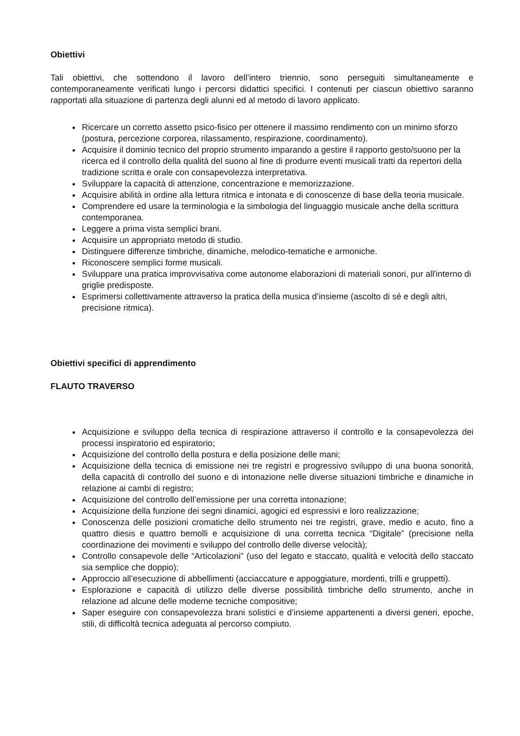Obiettivi
Tali obiettivi, che sottendono il lavoro dell’intero triennio, sono perseguiti simultaneamente e contemporaneamente verificati lungo i percorsi didattici specifici. I contenuti per ciascun obiettivo saranno rapportati alla situazione di partenza degli alunni ed al metodo di lavoro applicato.
Ricercare un corretto assetto psico-fisico per ottenere il massimo rendimento con un minimo sforzo (postura, percezione corporea, rilassamento, respirazione, coordinamento).
Acquisire il dominio tecnico del proprio strumento imparando a gestire il rapporto gesto/suono per la ricerca ed il controllo della qualità del suono al fine di produrre eventi musicali tratti da repertori della tradizione scritta e orale con consapevolezza interpretativa.
Sviluppare la capacità di attenzione, concentrazione e memorizzazione.
Acquisire abilità in ordine alla lettura ritmica e intonata e di conoscenze di base della teoria musicale.
Comprendere ed usare la terminologia e la simbologia del linguaggio musicale anche della scrittura contemporanea.
Leggere a prima vista semplici brani.
Acquisire un appropriato metodo di studio.
Distinguere differenze timbriche, dinamiche, melodico-tematiche e armoniche.
Riconoscere semplici forme musicali.
Sviluppare una pratica improvvisativa come autonome elaborazioni di materiali sonori, pur all'interno di griglie predisposte.
Esprimersi collettivamente attraverso la pratica della musica d’insieme (ascolto di sé e degli altri, precisione ritmica).
Obiettivi specifici di apprendimento
FLAUTO TRAVERSO
Acquisizione e sviluppo della tecnica di respirazione attraverso il controllo e la consapevolezza dei processi inspiratorio ed espiratorio;
Acquisizione del controllo della postura e della posizione delle mani;
Acquisizione della tecnica di emissione nei tre registri e progressivo sviluppo di una buona sonorità, della capacità di controllo del suono e di intonazione nelle diverse situazioni timbriche e dinamiche in relazione ai cambi di registro;
Acquisizione del controllo dell’emissione per una corretta intonazione;
Acquisizione della funzione dei segni dinamici, agogici ed espressivi e loro realizzazione;
Conoscenza delle posizioni cromatiche dello strumento nei tre registri, grave, medio e acuto, fino a quattro diesis e quattro bemolli e acquisizione di una corretta tecnica “Digitale” (precisione nella coordinazione dei movimenti e sviluppo del controllo delle diverse velocità);
Controllo consapevole delle “Articolazioni” (uso del legato e staccato, qualità e velocità dello staccato sia semplice che doppio);
Approccio all’esecuzione di abbellimenti (acciaccature e appoggiature, mordenti, trilli e gruppetti).
Esplorazione e capacità di utilizzo delle diverse possibilità timbriche dello strumento, anche in relazione ad alcune delle moderne tecniche compositive;
Saper eseguire con consapevolezza brani solistici e d’insieme appartenenti a diversi generi, epoche, stili, di difficoltà tecnica adeguata al percorso compiuto.